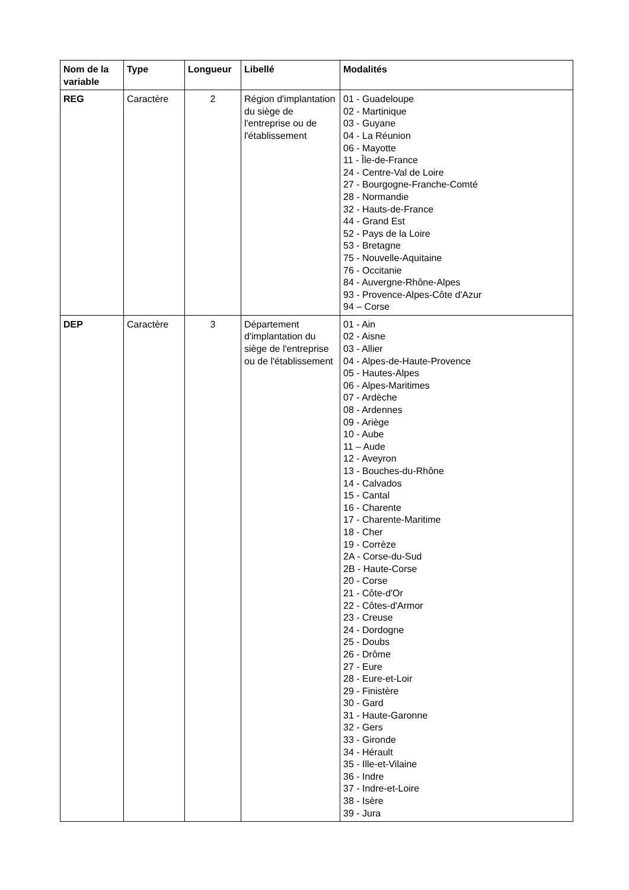| Nom de la variable | Type | Longueur | Libellé | Modalités |
| --- | --- | --- | --- | --- |
| REG | Caractère | 2 | Région d'implantation du siège de l'entreprise ou de l'établissement | 01 - Guadeloupe 02 - Martinique 03 - Guyane 04 - La Réunion 06 - Mayotte 11 - Île-de-France 24 - Centre-Val de Loire 27 - Bourgogne-Franche-Comté 28 - Normandie 32 - Hauts-de-France 44 - Grand Est 52 - Pays de la Loire 53 - Bretagne 75 - Nouvelle-Aquitaine 76 - Occitanie 84 - Auvergne-Rhône-Alpes 93 - Provence-Alpes-Côte d'Azur 94 – Corse |
| DEP | Caractère | 3 | Département d'implantation du siège de l'entreprise ou de l'établissement | 01 - Ain 02 - Aisne 03 - Allier 04 - Alpes-de-Haute-Provence 05 - Hautes-Alpes 06 - Alpes-Maritimes 07 - Ardèche 08 - Ardennes 09 - Ariège 10 - Aube 11 – Aude 12 - Aveyron 13 - Bouches-du-Rhône 14 - Calvados 15 - Cantal 16 - Charente 17 - Charente-Maritime 18 - Cher 19 - Corrèze 2A - Corse-du-Sud 2B - Haute-Corse 20 - Corse 21 - Côte-d'Or 22 - Côtes-d'Armor 23 - Creuse 24 - Dordogne 25 - Doubs 26 - Drôme 27 - Eure 28 - Eure-et-Loir 29 - Finistère 30 - Gard 31 - Haute-Garonne 32 - Gers 33 - Gironde 34 - Hérault 35 - Ille-et-Vilaine 36 - Indre 37 - Indre-et-Loire 38 - Isère 39 - Jura |